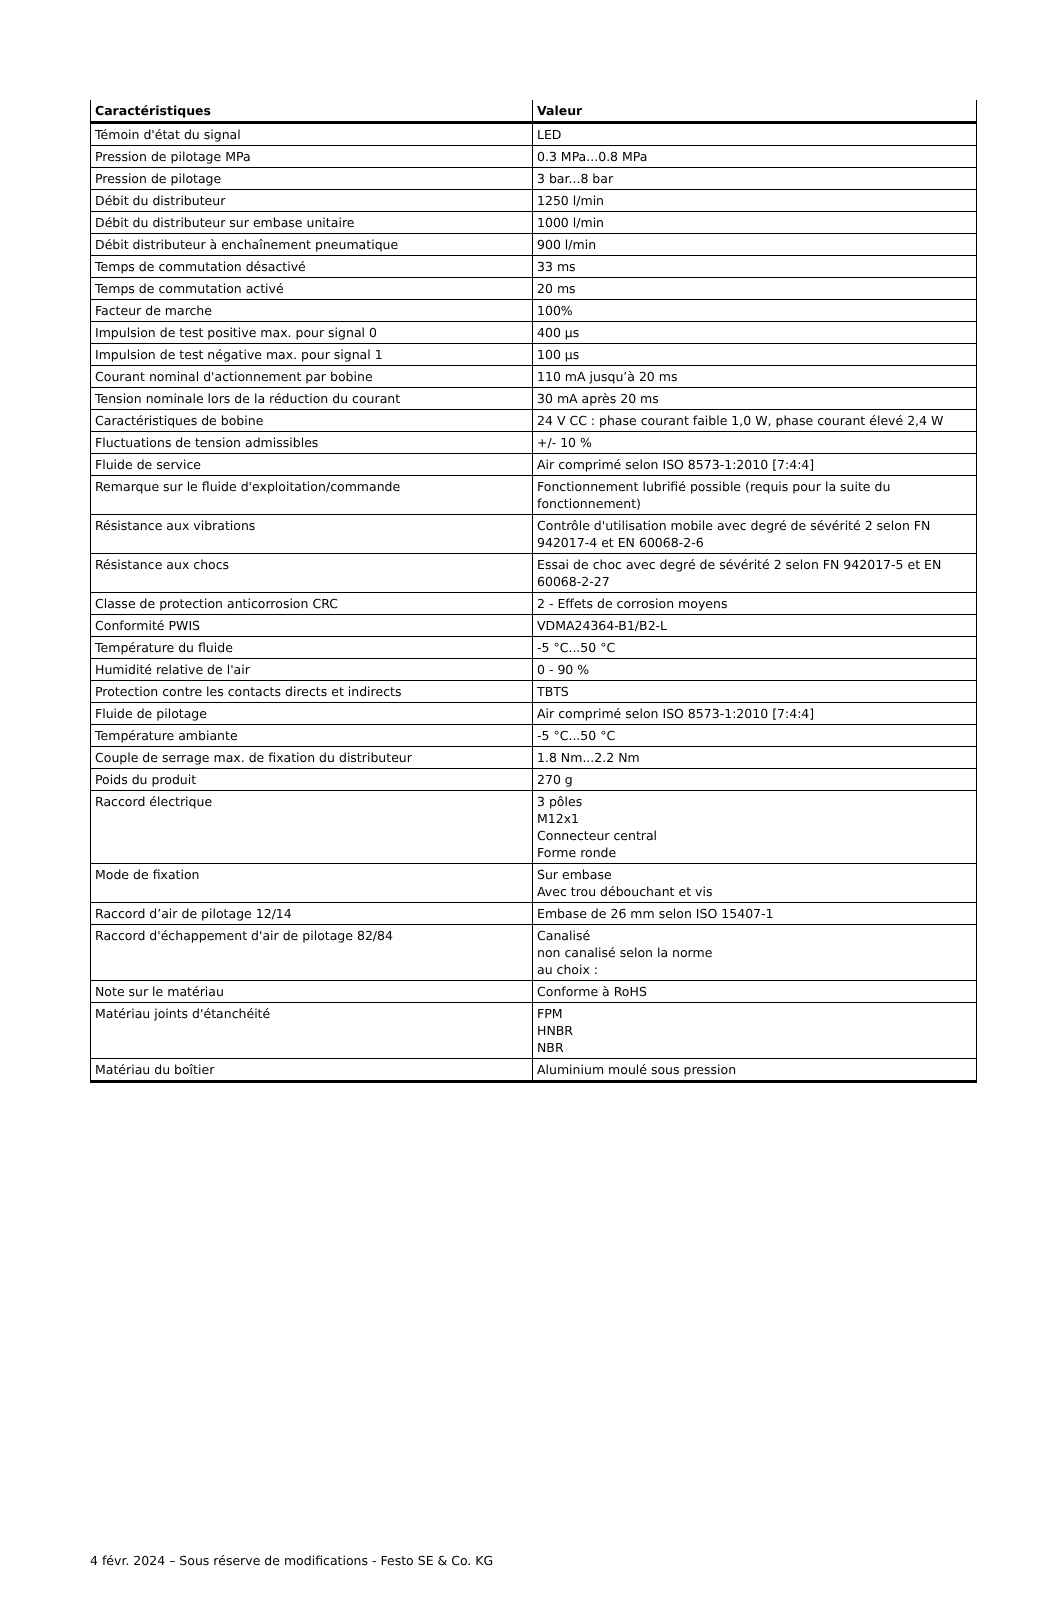| Caractéristiques | Valeur |
| --- | --- |
| Témoin d'état du signal | LED |
| Pression de pilotage MPa | 0.3 MPa...0.8 MPa |
| Pression de pilotage | 3 bar...8 bar |
| Débit du distributeur | 1250 l/min |
| Débit du distributeur sur embase unitaire | 1000 l/min |
| Débit distributeur à enchaînement pneumatique | 900 l/min |
| Temps de commutation désactivé | 33 ms |
| Temps de commutation activé | 20 ms |
| Facteur de marche | 100% |
| Impulsion de test positive max. pour signal 0 | 400 µs |
| Impulsion de test négative max. pour signal 1 | 100 µs |
| Courant nominal d'actionnement par bobine | 110 mA jusqu’à 20 ms |
| Tension nominale lors de la réduction du courant | 30 mA après 20 ms |
| Caractéristiques de bobine | 24 V CC : phase courant faible 1,0 W, phase courant élevé 2,4 W |
| Fluctuations de tension admissibles | +/- 10 % |
| Fluide de service | Air comprimé selon ISO 8573-1:2010 [7:4:4] |
| Remarque sur le fluide d'exploitation/commande | Fonctionnement lubrifié possible (requis pour la suite du fonctionnement) |
| Résistance aux vibrations | Contrôle d'utilisation mobile avec degré de sévérité 2 selon FN 942017-4 et EN 60068-2-6 |
| Résistance aux chocs | Essai de choc avec degré de sévérité 2 selon FN 942017-5 et EN 60068-2-27 |
| Classe de protection anticorrosion CRC | 2 - Effets de corrosion moyens |
| Conformité PWIS | VDMA24364-B1/B2-L |
| Température du fluide | -5 °C...50 °C |
| Humidité relative de l'air | 0 - 90 % |
| Protection contre les contacts directs et indirects | TBTS |
| Fluide de pilotage | Air comprimé selon ISO 8573-1:2010 [7:4:4] |
| Température ambiante | -5 °C...50 °C |
| Couple de serrage max. de fixation du distributeur | 1.8 Nm...2.2 Nm |
| Poids du produit | 270 g |
| Raccord électrique | 3 pôles M12x1 Connecteur central Forme ronde |
| Mode de fixation | Sur embase Avec trou débouchant et vis |
| Raccord d’air de pilotage 12/14 | Embase de 26 mm selon ISO 15407-1 |
| Raccord d'échappement d'air de pilotage 82/84 | Canalisé non canalisé selon la norme au choix : |
| Note sur le matériau | Conforme à RoHS |
| Matériau joints d'étanchéité | FPM HNBR NBR |
| Matériau du boîtier | Aluminium moulé sous pression |
4 févr. 2024 – Sous réserve de modifications - Festo SE & Co. KG